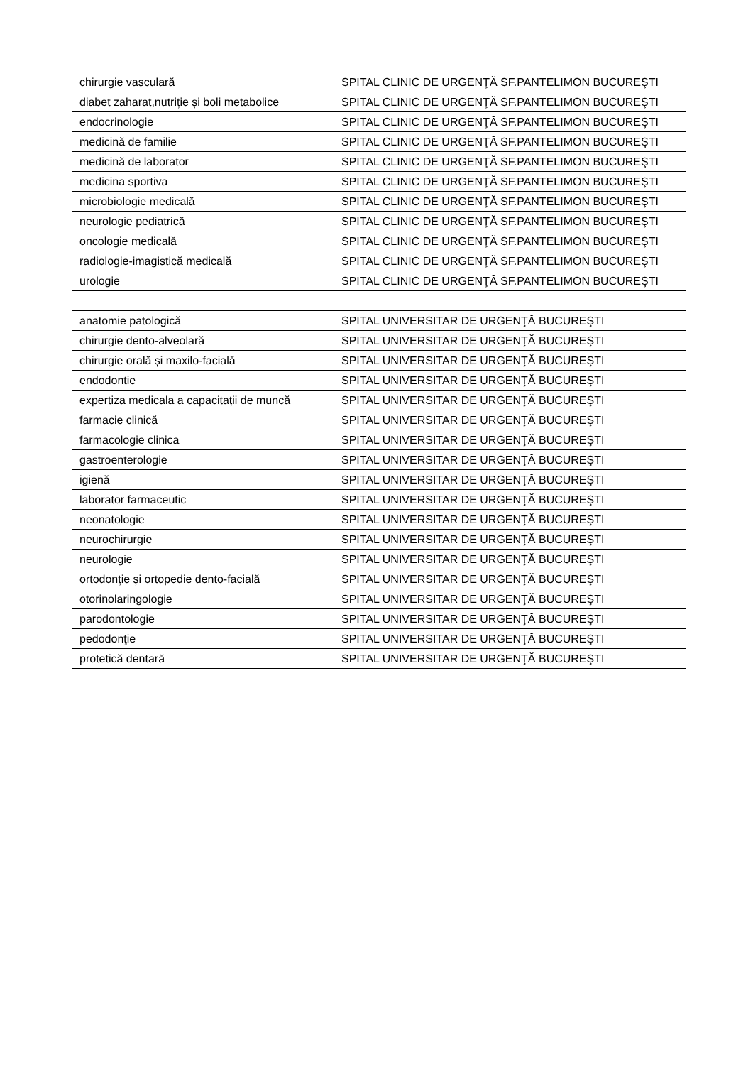| chirurgie vasculară | SPITAL CLINIC DE URGENŢĂ SF.PANTELIMON BUCUREŞTI |
| diabet zaharat,nutriție și boli metabolice | SPITAL CLINIC DE URGENŢĂ SF.PANTELIMON BUCUREŞTI |
| endocrinologie | SPITAL CLINIC DE URGENŢĂ SF.PANTELIMON BUCUREŞTI |
| medicină de familie | SPITAL CLINIC DE URGENŢĂ SF.PANTELIMON BUCUREŞTI |
| medicină de laborator | SPITAL CLINIC DE URGENŢĂ SF.PANTELIMON BUCUREŞTI |
| medicina sportiva | SPITAL CLINIC DE URGENŢĂ SF.PANTELIMON BUCUREŞTI |
| microbiologie medicală | SPITAL CLINIC DE URGENŢĂ SF.PANTELIMON BUCUREŞTI |
| neurologie pediatrică | SPITAL CLINIC DE URGENŢĂ SF.PANTELIMON BUCUREŞTI |
| oncologie medicală | SPITAL CLINIC DE URGENŢĂ SF.PANTELIMON BUCUREŞTI |
| radiologie-imagistică medicală | SPITAL CLINIC DE URGENŢĂ SF.PANTELIMON BUCUREŞTI |
| urologie | SPITAL CLINIC DE URGENŢĂ SF.PANTELIMON BUCUREŞTI |
| anatomie patologică | SPITAL UNIVERSITAR DE URGENŢĂ BUCUREŞTI |
| chirurgie dento-alveolară | SPITAL UNIVERSITAR DE URGENŢĂ BUCUREŞTI |
| chirurgie orală și maxilo-facială | SPITAL UNIVERSITAR DE URGENŢĂ BUCUREŞTI |
| endodontie | SPITAL UNIVERSITAR DE URGENŢĂ BUCUREŞTI |
| expertiza medicala a capacitații de muncă | SPITAL UNIVERSITAR DE URGENŢĂ BUCUREŞTI |
| farmacie clinică | SPITAL UNIVERSITAR DE URGENŢĂ BUCUREŞTI |
| farmacologie clinica | SPITAL UNIVERSITAR DE URGENŢĂ BUCUREŞTI |
| gastroenterologie | SPITAL UNIVERSITAR DE URGENŢĂ BUCUREŞTI |
| igienă | SPITAL UNIVERSITAR DE URGENŢĂ BUCUREŞTI |
| laborator farmaceutic | SPITAL UNIVERSITAR DE URGENŢĂ BUCUREŞTI |
| neonatologie | SPITAL UNIVERSITAR DE URGENŢĂ BUCUREŞTI |
| neurochirurgie | SPITAL UNIVERSITAR DE URGENŢĂ BUCUREŞTI |
| neurologie | SPITAL UNIVERSITAR DE URGENŢĂ BUCUREŞTI |
| ortodonție și ortopedie dento-facială | SPITAL UNIVERSITAR DE URGENŢĂ BUCUREŞTI |
| otorinolaringologie | SPITAL UNIVERSITAR DE URGENŢĂ BUCUREŞTI |
| parodontologie | SPITAL UNIVERSITAR DE URGENŢĂ BUCUREŞTI |
| pedodonţie | SPITAL UNIVERSITAR DE URGENŢĂ BUCUREŞTI |
| protetică dentară | SPITAL UNIVERSITAR DE URGENŢĂ BUCUREŞTI |